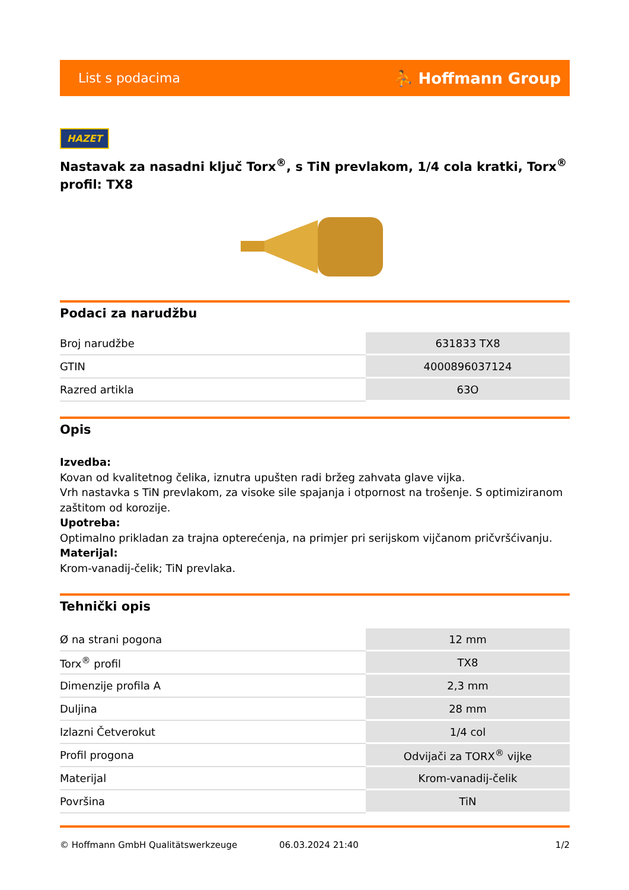List s podacima ⛹ Hoffmann Group
HAZET
Nastavak za nasadni ključ Torx<sup>®</sup>, s TiN prevlakom, 1/4 cola kratki, Torx<sup>®</sup> profil: TX8
Podaci za narudžbu
| Broj narudžbe | 631833 TX8 |
| GTIN | 4000896037124 |
| Razred artikla | 63O |
Opis
Izvedba:
Kovan od kvalitetnog čelika, iznutra upušten radi bržeg zahvata glave vijka.
Vrh nastavka s TiN prevlakom, za visoke sile spajanja i otpornost na trošenje. S optimiziranom zaštitom od korozije.
Upotreba:
Optimalno prikladan za trajna opterećenja, na primjer pri serijskom vijčanom pričvršćivanju.
Materijal:
Krom-vanadij-čelik; TiN prevlaka.
Tehnički opis
| Ø na strani pogona | 12 mm |
| Torx<sup>®</sup> profil | TX8 |
| Dimenzije profila A | 2,3 mm |
| Duljina | 28 mm |
| Izlazni Četverokut | 1/4 col |
| Profil progona | Odvijači za TORX<sup>®</sup> vijke |
| Materijal | Krom-vanadij-čelik |
| Površina | TiN |
© Hoffmann GmbH Qualitätswerkzeuge 06.03.2024 21:40 1/2